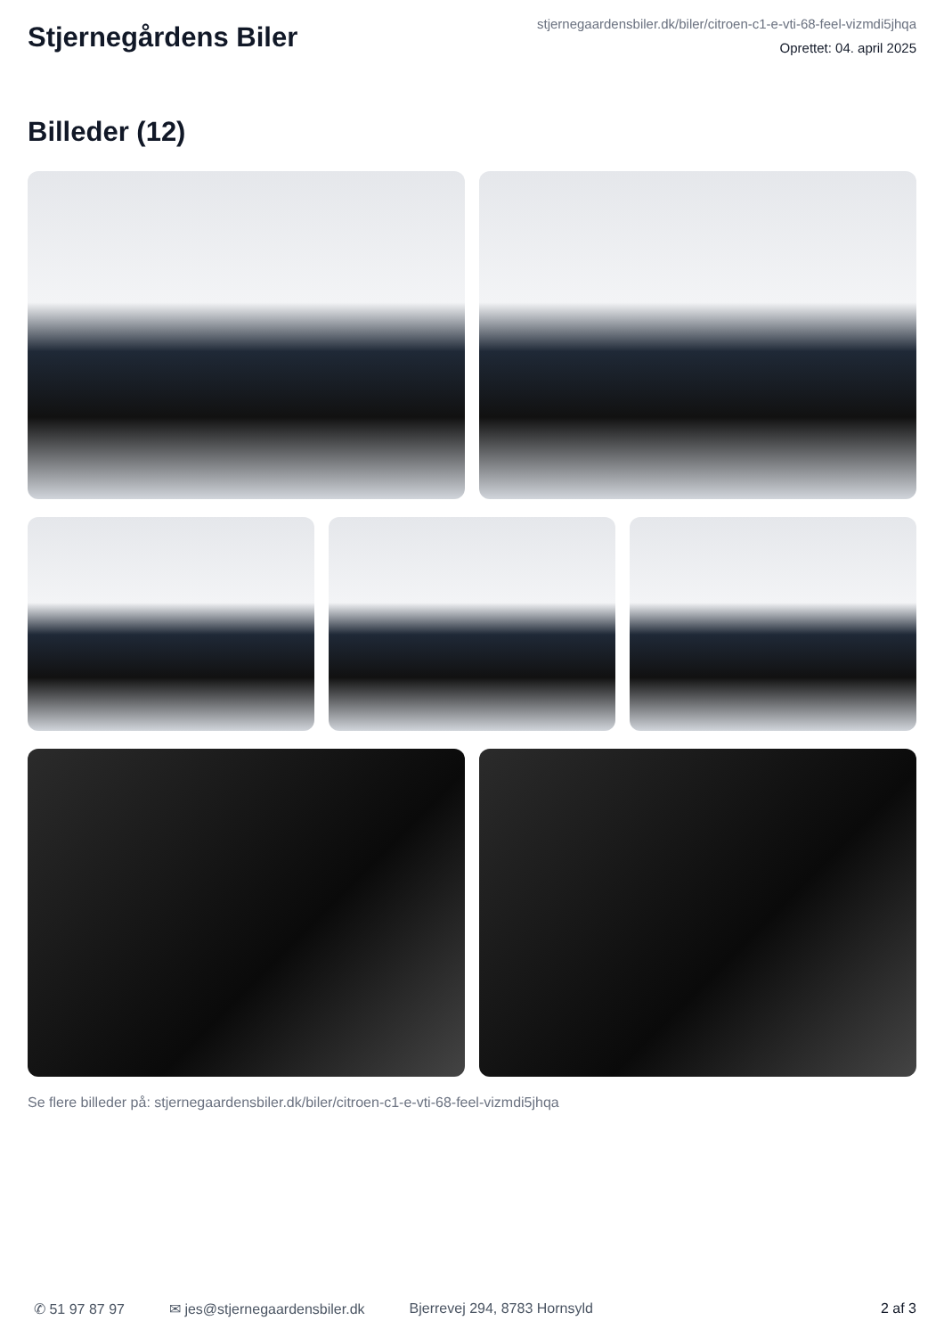Stjernegårdens Biler
stjernegaardensbiler.dk/biler/citroen-c1-e-vti-68-feel-vizmdi5jhqa
Oprettet: 04. april 2025
Billeder (12)
Se flere billeder på: stjernegaardensbiler.dk/biler/citroen-c1-e-vti-68-feel-vizmdi5jhqa
✆ 51 97 87 97 ✉ jes@stjernegaardensbiler.dk Bjerrevej 294, 8783 Hornsyld 2 af 3